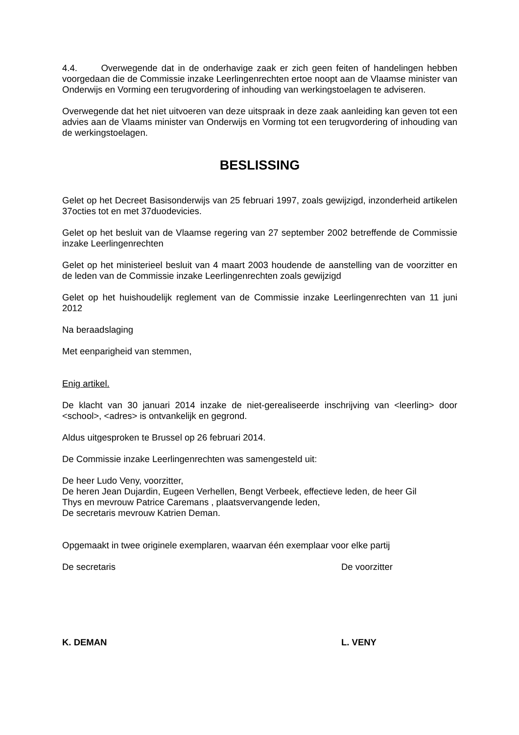4.4. Overwegende dat in de onderhavige zaak er zich geen feiten of handelingen hebben voorgedaan die de Commissie inzake Leerlingenrechten ertoe noopt aan de Vlaamse minister van Onderwijs en Vorming een terugvordering of inhouding van werkingstoelagen te adviseren.
Overwegende dat het niet uitvoeren van deze uitspraak in deze zaak aanleiding kan geven tot een advies aan de Vlaams minister van Onderwijs en Vorming tot een terugvordering of inhouding van de werkingstoelagen.
BESLISSING
Gelet op het Decreet Basisonderwijs van 25 februari 1997, zoals gewijzigd, inzonderheid artikelen 37octies tot en met 37duodevicies.
Gelet op het besluit van de Vlaamse regering van 27 september 2002 betreffende de Commissie inzake Leerlingenrechten
Gelet op het ministerieel besluit van 4 maart 2003 houdende de aanstelling van de voorzitter en de leden van de Commissie inzake Leerlingenrechten zoals gewijzigd
Gelet op het huishoudelijk reglement van de Commissie inzake Leerlingenrechten van 11 juni 2012
Na beraadslaging
Met eenparigheid van stemmen,
Enig artikel.
De klacht van 30 januari 2014 inzake de niet-gerealiseerde inschrijving van <leerling> door <school>, <adres> is ontvankelijk en gegrond.
Aldus uitgesproken te Brussel op 26 februari 2014.
De Commissie inzake Leerlingenrechten was samengesteld uit:
De heer Ludo Veny, voorzitter,
De heren Jean Dujardin, Eugeen Verhellen, Bengt Verbeek, effectieve leden, de heer Gil
Thys en mevrouw Patrice Caremans , plaatsvervangende leden,
De secretaris mevrouw Katrien Deman.
Opgemaakt in twee originele exemplaren, waarvan één exemplaar voor elke partij
De secretaris De voorzitter
K. DEMAN L. VENY